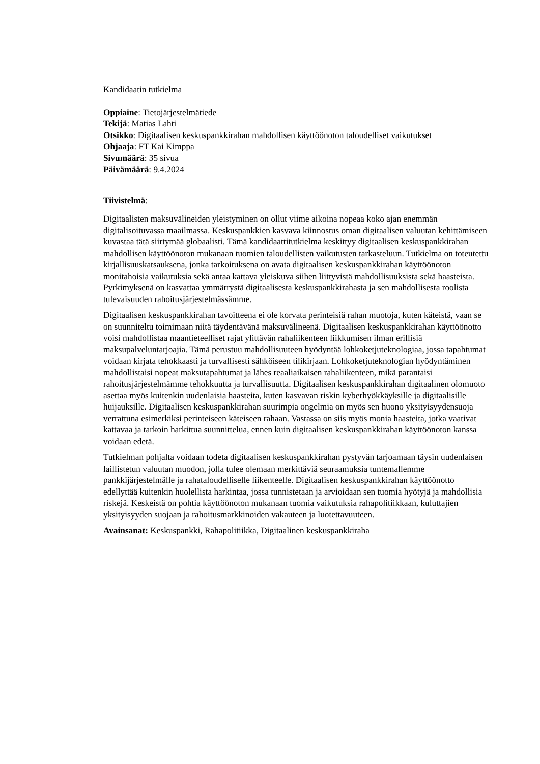Kandidaatin tutkielma
Oppiaine: Tietojärjestelmätiede
Tekijä: Matias Lahti
Otsikko: Digitaalisen keskuspankkirahan mahdollisen käyttöönoton taloudelliset vaikutukset
Ohjaaja: FT Kai Kimppa
Sivumäärä: 35 sivua
Päivämäärä: 9.4.2024
Tiivistelmä:
Digitaalisten maksuvälineiden yleistyminen on ollut viime aikoina nopeaa koko ajan enemmän digitalisoituvassa maailmassa. Keskuspankkien kasvava kiinnostus oman digitaalisen valuutan kehittämiseen kuvastaa tätä siirtymää globaalisti. Tämä kandidaattitutkielma keskittyy digitaalisen keskuspankkirahan mahdollisen käyttöönoton mukanaan tuomien taloudellisten vaikutusten tarkasteluun. Tutkielma on toteutettu kirjallisuuskatsauksena, jonka tarkoituksena on avata digitaalisen keskuspankkirahan käyttöönoton monitahoisia vaikutuksia sekä antaa kattava yleiskuva siihen liittyvistä mahdollisuuksista sekä haasteista. Pyrkimyksenä on kasvattaa ymmärrystä digitaalisesta keskuspankkirahasta ja sen mahdollisesta roolista tulevaisuuden rahoitusjärjestelmässämme.
Digitaalisen keskuspankkirahan tavoitteena ei ole korvata perinteisiä rahan muotoja, kuten käteistä, vaan se on suunniteltu toimimaan niitä täydentävänä maksuvälineenä. Digitaalisen keskuspankkirahan käyttöönotto voisi mahdollistaa maantieteelliset rajat ylittävän rahaliikenteen liikkumisen ilman erillisiä maksupalveluntarjoajia. Tämä perustuu mahdollisuuteen hyödyntää lohkoketjuteknologiaa, jossa tapahtumat voidaan kirjata tehokkaasti ja turvallisesti sähköiseen tilikirjaan. Lohkoketjuteknologian hyödyntäminen mahdollistaisi nopeat maksutapahtumat ja lähes reaaliaikaisen rahaliikenteen, mikä parantaisi rahoitusjärjestelmämme tehokkuutta ja turvallisuutta. Digitaalisen keskuspankkirahan digitaalinen olomuoto asettaa myös kuitenkin uudenlaisia haasteita, kuten kasvavan riskin kyberhyökkäyksille ja digitaalisille huijauksille. Digitaalisen keskuspankkirahan suurimpia ongelmia on myös sen huono yksityisyydensuoja verrattuna esimerkiksi perinteiseen käteiseen rahaan. Vastassa on siis myös monia haasteita, jotka vaativat kattavaa ja tarkoin harkittua suunnittelua, ennen kuin digitaalisen keskuspankkirahan käyttöönoton kanssa voidaan edetä.
Tutkielman pohjalta voidaan todeta digitaalisen keskuspankkirahan pystyvän tarjoamaan täysin uudenlaisen laillistetun valuutan muodon, jolla tulee olemaan merkittäviä seuraamuksia tuntemallemme pankkijärjestelmälle ja rahataloudelliselle liikenteelle. Digitaalisen keskuspankkirahan käyttöönotto edellyttää kuitenkin huolellista harkintaa, jossa tunnistetaan ja arvioidaan sen tuomia hyötyjä ja mahdollisia riskejä. Keskeistä on pohtia käyttöönoton mukanaan tuomia vaikutuksia rahapolitiikkaan, kuluttajien yksityisyyden suojaan ja rahoitusmarkkinoiden vakauteen ja luotettavuuteen.
Avainsanat: Keskuspankki, Rahapolitiikka, Digitaalinen keskuspankkiraha